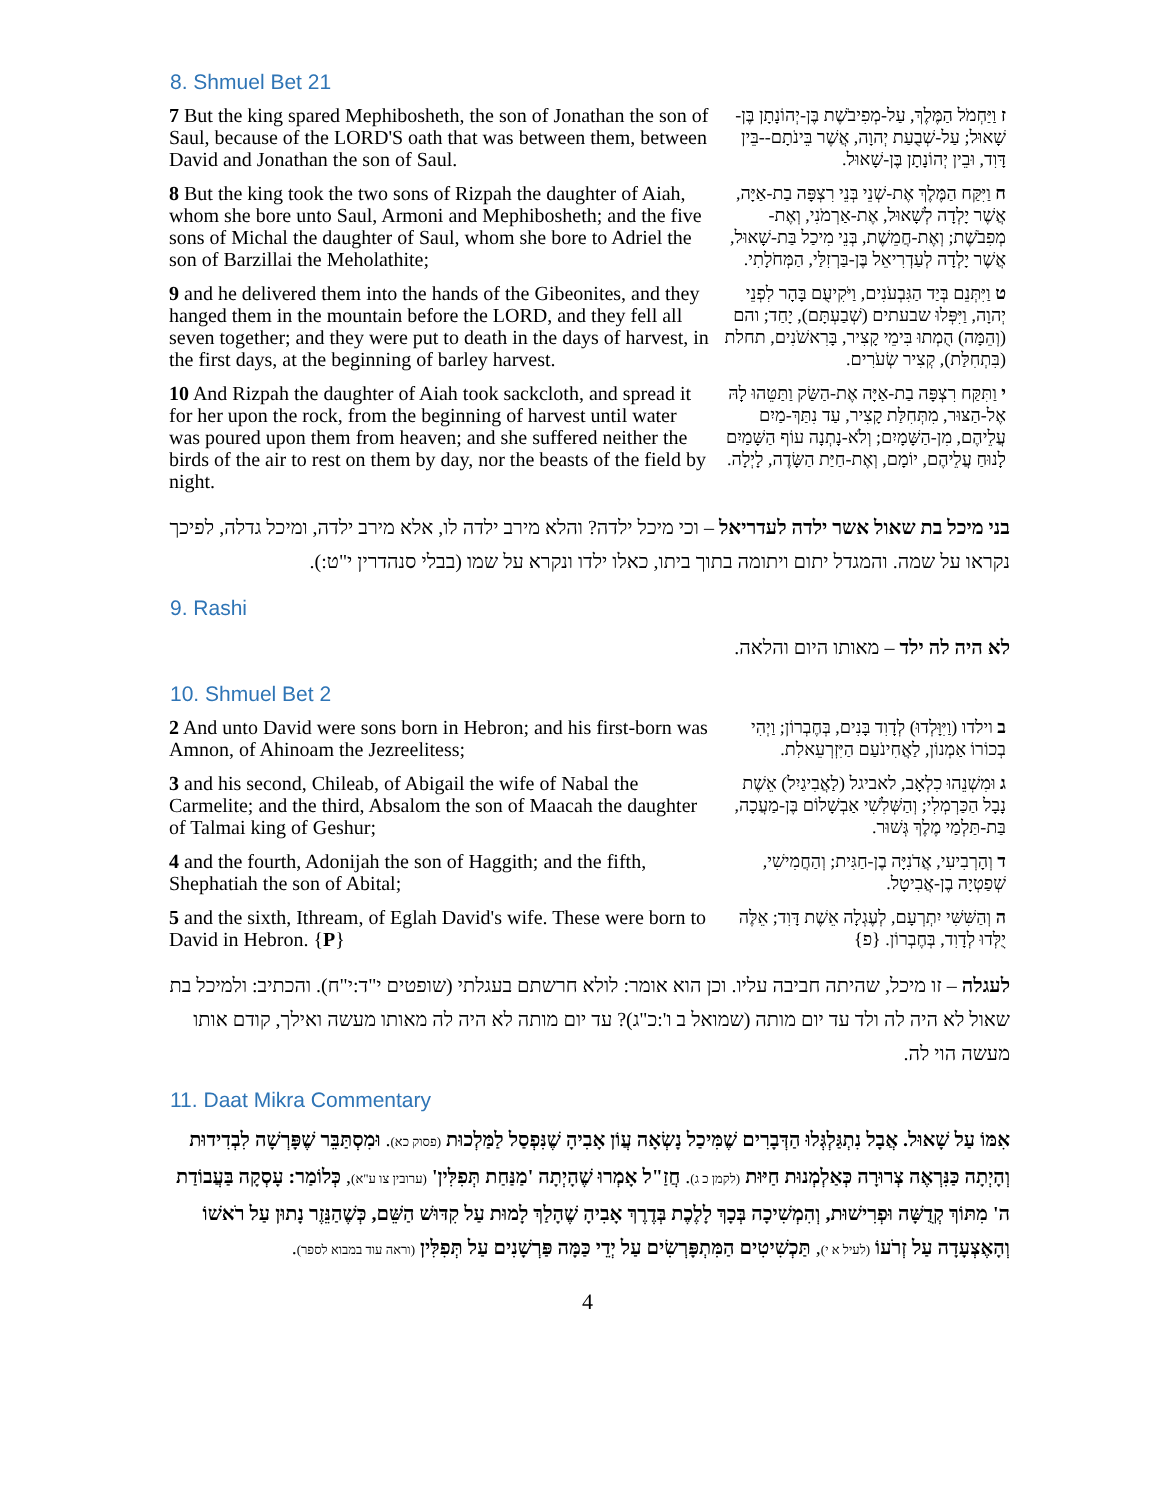8. Shmuel Bet 21
| 7 But the king spared Mephibosheth, the son of Jonathan the son of Saul, because of the LORD'S oath that was between them, between David and Jonathan the son of Saul. | ז וַיַּחְמֹל הַמֶּלֶךְ, עַל-מְפִיבֹשֶׁת בֶּן-יְהוֹנָתָן בֶּן-שָׁאוּל; עַל-שְׁבֻעַת יְהוָה, אֲשֶׁר בֵּינֹתָם--בֵּין דָּוִד, וּבֵין יְהוֹנָתָן בֶּן-שָׁאוּל. |
| 8 But the king took the two sons of Rizpah the daughter of Aiah, whom she bore unto Saul, Armoni and Mephibosheth; and the five sons of Michal the daughter of Saul, whom she bore to Adriel the son of Barzillai the Meholathite; | ח וַיִּקַּח הַמֶּלֶךְ אֶת-שְׁנֵי בְּנֵי רִצְפָּה בַת-אַיָּה, אֲשֶׁר יָלְדָה לְשָׁאוּל, אֶת-אַרְמֹנִי, וְאֶת-מְפִבֹשֶׁת; וְאֶת-חֲמֵשֶׁת, בְּנֵי מִיכַל בַּת-שָׁאוּל, אֲשֶׁר יָלְדָה לְעַדְרִיאֵל בֶּן-בַּרְזִלַּי, הַמְּחֹלָתִי. |
| 9 and he delivered them into the hands of the Gibeonites, and they hanged them in the mountain before the LORD, and they fell all seven together; and they were put to death in the days of harvest, in the first days, at the beginning of barley harvest. | ט וַיִּתְּנֵם בְּיַד הַגִּבְעֹנִים, וַיֹּקִיעֻם בָּהָר לִפְנֵי יְהוָה, וַיִּפְּלוּ שבעתים (שְׁבַעְתָּם), יָחַד; והם (וְהֵמָּה) הֻמְתוּ בִּימֵי קָצִיר, בָּרִאשֹׁנִים, תחלת (בִּתְחִלַּת), קְצִיר שְׂעֹרִים. |
| 10 And Rizpah the daughter of Aiah took sackcloth, and spread it for her upon the rock, from the beginning of harvest until water was poured upon them from heaven; and she suffered neither the birds of the air to rest on them by day, nor the beasts of the field by night. | י וַתִּקַּח רִצְפָּה בַת-אַיָּה אֶת-הַשַּׂק וַתַּטֵּהוּ לָהּ אֶל-הַצּוּר, מִתְּחִלַּת קָצִיר, עַד נִתַּךְ-מַיִם עֲלֵיהֶם, מִן-הַשָּׁמָיִם; וְלֹא-נָתְנָה עוֹף הַשָּׁמַיִם לָנוּחַ עֲלֵיהֶם, יוֹמָם, וְאֶת-חַיַּת הַשָּׂדֶה, לָיְלָה. |
בני מיכל בת שאול אשר ילדה לעדריאל – וכי מיכל ילדה? והלא מירב ילדה לו, אלא מירב ילדה, ומיכל גדלה, לפיכך נקראו על שמה. והמגדל יתום ויתומה בתוך ביתו, כאלו ילדו ונקרא על שמו (בבלי סנהדרין י"ט:).
9. Rashi
לא היה לה ילד – מאותו היום והלאה.
10. Shmuel Bet 2
| 2 And unto David were sons born in Hebron; and his first-born was Amnon, of Ahinoam the Jezreelitess; | ב וילדו (וַיִּוָּלְדוּ) לְדָוִד בָּנִים, בְּחֶבְרוֹן; וַיְהִי בְכוֹרוֹ אַמְנוֹן, לַאֲחִינֹעַם הַיִּזְרְעֵאלִת. |
| 3 and his second, Chileab, of Abigail the wife of Nabal the Carmelite; and the third, Absalom the son of Maacah the daughter of Talmai king of Geshur; | ג וּמִשְׁנֵהוּ כִלְאָב, לאביגל (לַאֲבִיגַיִל) אֵשֶׁת נָבָל הַכַּרְמְלִי; וְהַשְּׁלִשִׁי אַבְשָׁלוֹם בֶּן-מַעֲכָה, בַּת-תַּלְמַי מֶלֶךְ גְּשׁוּר. |
| 4 and the fourth, Adonijah the son of Haggith; and the fifth, Shephatiah the son of Abital; | ד וְהָרְבִיעִי, אֲדֹנִיָּה בֶן-חַגִּית; וְהַחֲמִישִׁי, שְׁפַטְיָה בֶן-אֲבִיטָל. |
| 5 and the sixth, Ithream, of Eglah David's wife. These were born to David in Hebron. { P } | ה וְהַשִּׁשִּׁי יִתְרְעָם, לְעֶגְלָה אֵשֶׁת דָּוִד; אֵלֶּה יֻלְּדוּ לְדָוִד, בְּחֶבְרוֹן. {פ} |
לעגלה – זו מיכל, שהיתה חביבה עליו. וכן הוא אומר: לולא חרשתם בעגלתי (שופטים י"ד:י"ח). והכתיב: ולמיכל בת שאול לא היה לה ולד עד יום מותה (שמואל ב ו':כ"ג)? עד יום מותה לא היה לה מאותו מעשה ואילך, קודם אותו מעשה הוי לה.
11. Daat Mikra Commentary
אִמּוֹ עַל שָׁאוּל. אֲבָל נִתְגַּלְגְּלוּ הַדְּבָרִים שֶׁמִּיכַל נָשְׂאָה עֲוֹן אָבִיהָ שֶׁנִּפְסַל לַמַּלְכוּת (פסוק כא). וּמִסְתַּבֵּר שֶׁפָּרְשָׁה לִבְדִידוּת וְהָיְתָה כַּנִּרְאֶה צְרוּרָה כְּאַלְמְנוּת חַיּוּת (לקמן כ ג). חֲזַ"ל אָמְרוּ שֶׁהָיְתָה 'מַנַּחַת תְּפִלִּין' (ערובין צו ע"א), כְּלוֹמַר: עָסְקָה בַּעֲבוֹדַת ה' מִתּוֹךְ קְדֻשָּׁה וּפְרִישׁוּת, וְהִמְשִׁיכָה בְּכָךְ לָלֶכֶת בְּדֶרֶךְ אָבִיהָ שֶׁהָלַךְ לָמוּת עַל קִדּוּשׁ הַשֵּׁם, כְּשֶׁהַנֵּזֶר נָתוּן עַל רֹאשׁוֹ וְהָאֶצְעָדָה עַל זְרֹעוֹ (לעיל א י), תַּכְשִׁיטִים הַמִּתְפָּרְשִׂים עַל יְדֵי כַּמָּה פַּרְשָׁנִים עַל תְּפִלִּין (וראה עוד במבוא לספר).
4